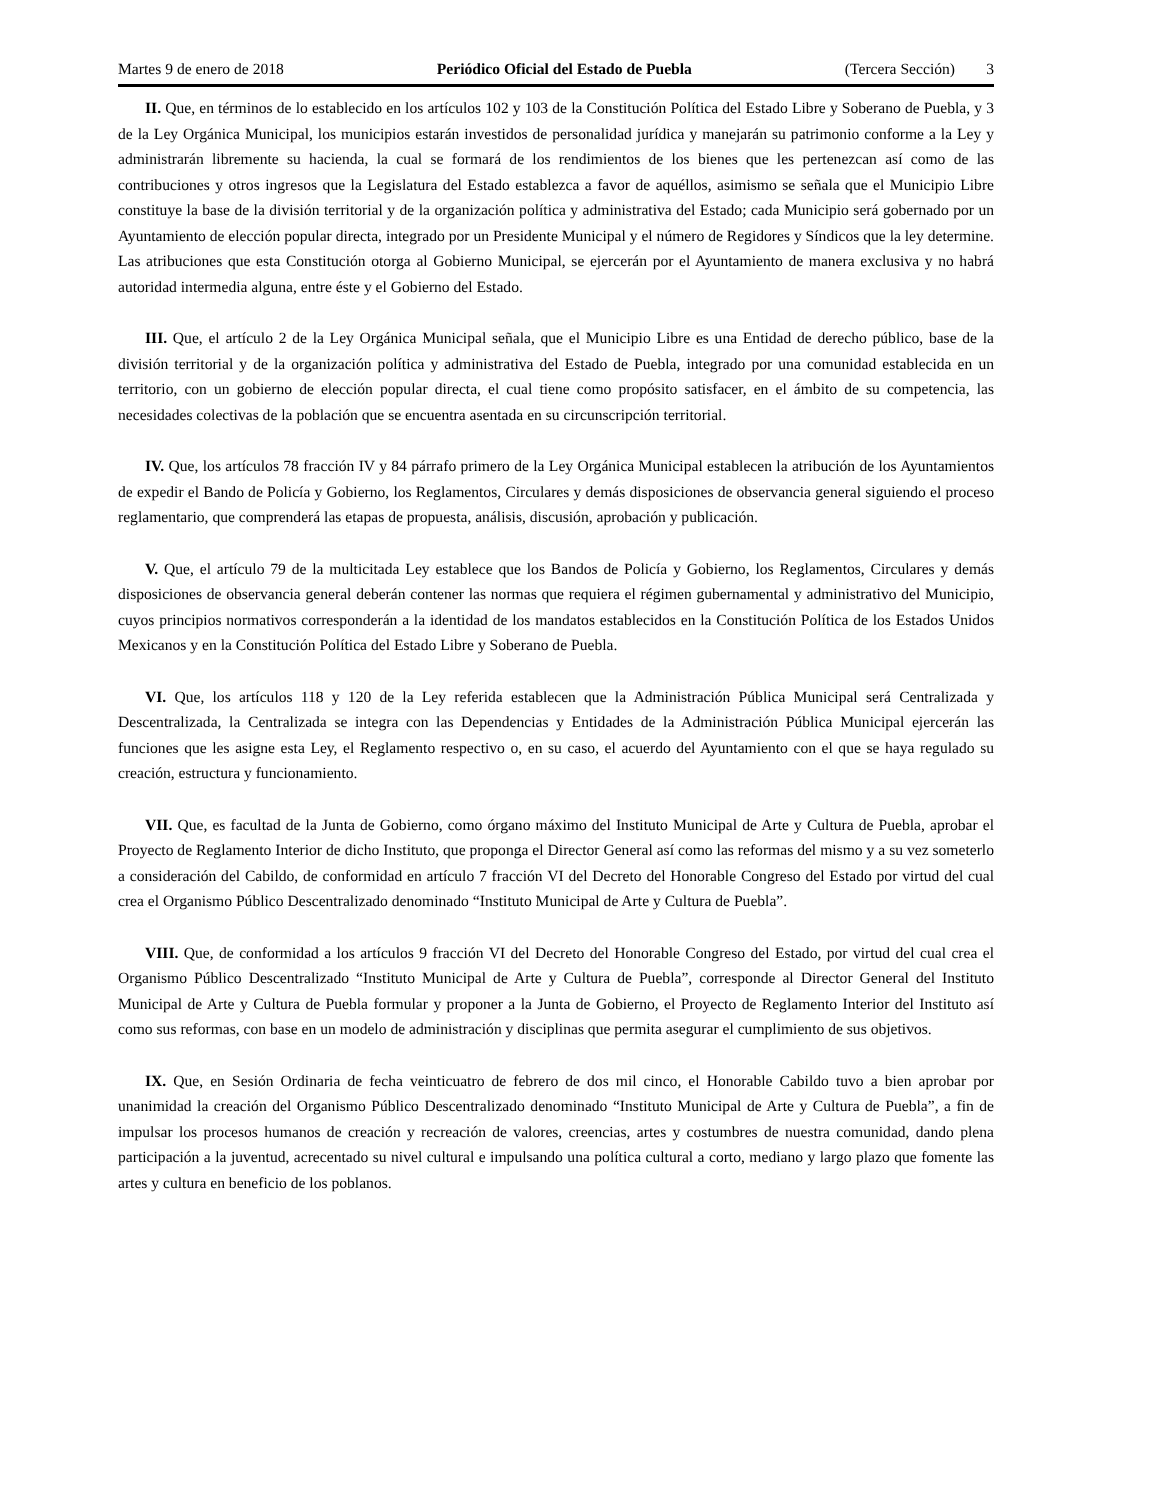Martes 9 de enero de 2018 Periódico Oficial del Estado de Puebla (Tercera Sección) 3
II. Que, en términos de lo establecido en los artículos 102 y 103 de la Constitución Política del Estado Libre y Soberano de Puebla, y 3 de la Ley Orgánica Municipal, los municipios estarán investidos de personalidad jurídica y manejarán su patrimonio conforme a la Ley y administrarán libremente su hacienda, la cual se formará de los rendimientos de los bienes que les pertenezcan así como de las contribuciones y otros ingresos que la Legislatura del Estado establezca a favor de aquéllos, asimismo se señala que el Municipio Libre constituye la base de la división territorial y de la organización política y administrativa del Estado; cada Municipio será gobernado por un Ayuntamiento de elección popular directa, integrado por un Presidente Municipal y el número de Regidores y Síndicos que la ley determine. Las atribuciones que esta Constitución otorga al Gobierno Municipal, se ejercerán por el Ayuntamiento de manera exclusiva y no habrá autoridad intermedia alguna, entre éste y el Gobierno del Estado.
III. Que, el artículo 2 de la Ley Orgánica Municipal señala, que el Municipio Libre es una Entidad de derecho público, base de la división territorial y de la organización política y administrativa del Estado de Puebla, integrado por una comunidad establecida en un territorio, con un gobierno de elección popular directa, el cual tiene como propósito satisfacer, en el ámbito de su competencia, las necesidades colectivas de la población que se encuentra asentada en su circunscripción territorial.
IV. Que, los artículos 78 fracción IV y 84 párrafo primero de la Ley Orgánica Municipal establecen la atribución de los Ayuntamientos de expedir el Bando de Policía y Gobierno, los Reglamentos, Circulares y demás disposiciones de observancia general siguiendo el proceso reglamentario, que comprenderá las etapas de propuesta, análisis, discusión, aprobación y publicación.
V. Que, el artículo 79 de la multicitada Ley establece que los Bandos de Policía y Gobierno, los Reglamentos, Circulares y demás disposiciones de observancia general deberán contener las normas que requiera el régimen gubernamental y administrativo del Municipio, cuyos principios normativos corresponderán a la identidad de los mandatos establecidos en la Constitución Política de los Estados Unidos Mexicanos y en la Constitución Política del Estado Libre y Soberano de Puebla.
VI. Que, los artículos 118 y 120 de la Ley referida establecen que la Administración Pública Municipal será Centralizada y Descentralizada, la Centralizada se integra con las Dependencias y Entidades de la Administración Pública Municipal ejercerán las funciones que les asigne esta Ley, el Reglamento respectivo o, en su caso, el acuerdo del Ayuntamiento con el que se haya regulado su creación, estructura y funcionamiento.
VII. Que, es facultad de la Junta de Gobierno, como órgano máximo del Instituto Municipal de Arte y Cultura de Puebla, aprobar el Proyecto de Reglamento Interior de dicho Instituto, que proponga el Director General así como las reformas del mismo y a su vez someterlo a consideración del Cabildo, de conformidad en artículo 7 fracción VI del Decreto del Honorable Congreso del Estado por virtud del cual crea el Organismo Público Descentralizado denominado “Instituto Municipal de Arte y Cultura de Puebla”.
VIII. Que, de conformidad a los artículos 9 fracción VI del Decreto del Honorable Congreso del Estado, por virtud del cual crea el Organismo Público Descentralizado “Instituto Municipal de Arte y Cultura de Puebla”, corresponde al Director General del Instituto Municipal de Arte y Cultura de Puebla formular y proponer a la Junta de Gobierno, el Proyecto de Reglamento Interior del Instituto así como sus reformas, con base en un modelo de administración y disciplinas que permita asegurar el cumplimiento de sus objetivos.
IX. Que, en Sesión Ordinaria de fecha veinticuatro de febrero de dos mil cinco, el Honorable Cabildo tuvo a bien aprobar por unanimidad la creación del Organismo Público Descentralizado denominado “Instituto Municipal de Arte y Cultura de Puebla”, a fin de impulsar los procesos humanos de creación y recreación de valores, creencias, artes y costumbres de nuestra comunidad, dando plena participación a la juventud, acrecentado su nivel cultural e impulsando una política cultural a corto, mediano y largo plazo que fomente las artes y cultura en beneficio de los poblanos.